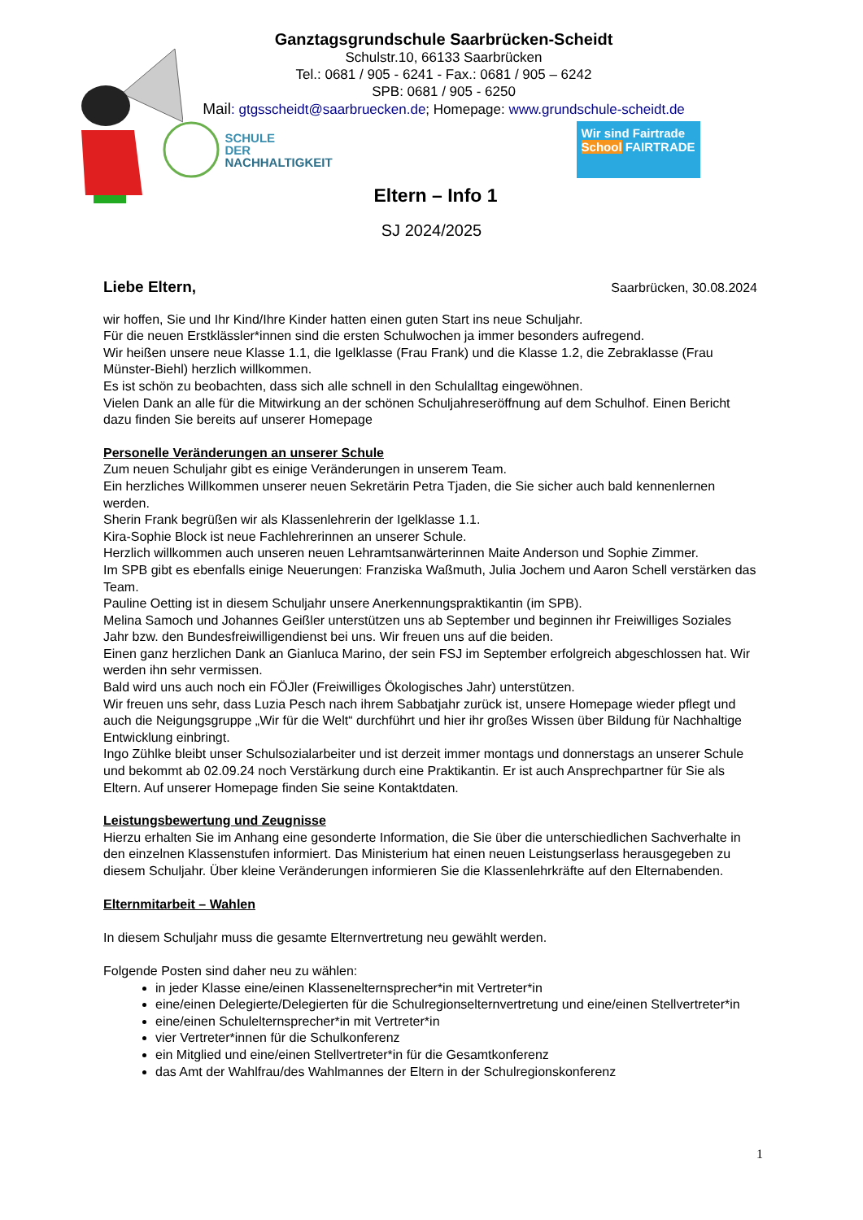Ganztagsgrundschule Saarbrücken-Scheidt
Schulstr.10, 66133 Saarbrücken
Tel.: 0681 / 905 - 6241 - Fax.: 0681 / 905 – 6242
SPB: 0681 / 905 - 6250
Mail: gtgsscheidt@saarbruecken.de; Homepage: www.grundschule-scheidt.de
SCHULE
DER
NACHHALTIGKEIT
Wir sind Fairtrade School FAIRTRADE
Eltern – Info 1
SJ 2024/2025
Liebe Eltern, Saarbrücken, 30.08.2024
wir hoffen, Sie und Ihr Kind/Ihre Kinder hatten einen guten Start ins neue Schuljahr.
Für die neuen Erstklässler*innen sind die ersten Schulwochen ja immer besonders aufregend.
Wir heißen unsere neue Klasse 1.1, die Igelklasse (Frau Frank) und die Klasse 1.2, die Zebraklasse (Frau Münster-Biehl) herzlich willkommen.
Es ist schön zu beobachten, dass sich alle schnell in den Schulalltag eingewöhnen.
Vielen Dank an alle für die Mitwirkung an der schönen Schuljahreseröffnung auf dem Schulhof. Einen Bericht dazu finden Sie bereits auf unserer Homepage
Personelle Veränderungen an unserer Schule
Zum neuen Schuljahr gibt es einige Veränderungen in unserem Team.
Ein herzliches Willkommen unserer neuen Sekretärin Petra Tjaden, die Sie sicher auch bald kennenlernen werden.
Sherin Frank begrüßen wir als Klassenlehrerin der Igelklasse 1.1.
Kira-Sophie Block ist neue Fachlehrerinnen an unserer Schule.
Herzlich willkommen auch unseren neuen Lehramtsanwärterinnen Maite Anderson und Sophie Zimmer.
Im SPB gibt es ebenfalls einige Neuerungen: Franziska Waßmuth, Julia Jochem und Aaron Schell verstärken das Team.
Pauline Oetting ist in diesem Schuljahr unsere Anerkennungspraktikantin (im SPB).
Melina Samoch und Johannes Geißler unterstützen uns ab September und beginnen ihr Freiwilliges Soziales Jahr bzw. den Bundesfreiwilligendienst bei uns. Wir freuen uns auf die beiden.
Einen ganz herzlichen Dank an Gianluca Marino, der sein FSJ im September erfolgreich abgeschlossen hat. Wir werden ihn sehr vermissen.
Bald wird uns auch noch ein FÖJler (Freiwilliges Ökologisches Jahr) unterstützen.
Wir freuen uns sehr, dass Luzia Pesch nach ihrem Sabbatjahr zurück ist, unsere Homepage wieder pflegt und auch die Neigungsgruppe „Wir für die Welt“ durchführt und hier ihr großes Wissen über Bildung für Nachhaltige Entwicklung einbringt.
Ingo Zühlke bleibt unser Schulsozialarbeiter und ist derzeit immer montags und donnerstags an unserer Schule und bekommt ab 02.09.24 noch Verstärkung durch eine Praktikantin. Er ist auch Ansprechpartner für Sie als Eltern. Auf unserer Homepage finden Sie seine Kontaktdaten.
Leistungsbewertung und Zeugnisse
Hierzu erhalten Sie im Anhang eine gesonderte Information, die Sie über die unterschiedlichen Sachverhalte in den einzelnen Klassenstufen informiert. Das Ministerium hat einen neuen Leistungserlass herausgegeben zu diesem Schuljahr. Über kleine Veränderungen informieren Sie die Klassenlehrkräfte auf den Elternabenden.
Elternmitarbeit – Wahlen
In diesem Schuljahr muss die gesamte Elternvertretung neu gewählt werden.
Folgende Posten sind daher neu zu wählen:
in jeder Klasse eine/einen Klassenelternsprecher*in mit Vertreter*in
eine/einen Delegierte/Delegierten für die Schulregionselternvertretung und eine/einen Stellvertreter*in
eine/einen Schulelternsprecher*in mit Vertreter*in
vier Vertreter*innen für die Schulkonferenz
ein Mitglied und eine/einen Stellvertreter*in für die Gesamtkonferenz
das Amt der Wahlfrau/des Wahlmannes der Eltern in der Schulregionskonferenz
1